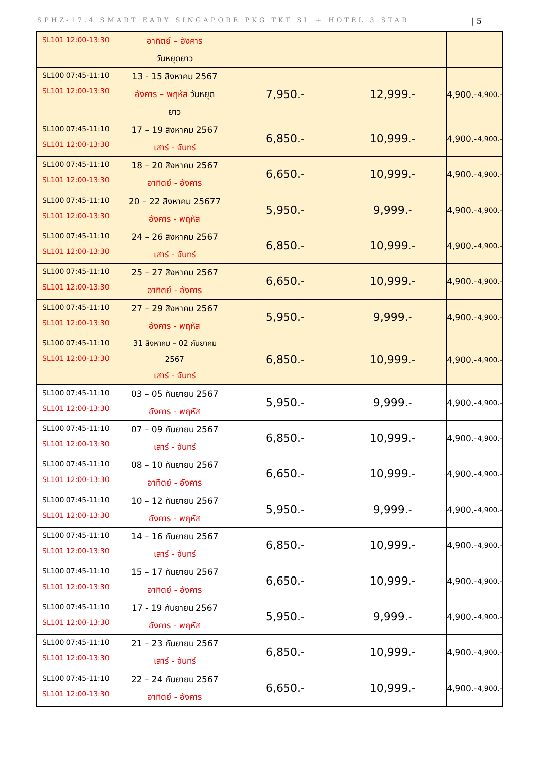SPHZ-17.4 SMART EARY SINGAPORE PKG TKT SL + HOTEL 3 STAR | 5
| SL101 12:00-13:30 | อาทิตย์ – อังคาร วันหยุดยาว | | | | |
| SL100 07:45-11:10 SL101 12:00-13:30 | 13 - 15 สิงหาคม 2567 อังคาร – พฤหัส วันหยุด ยาว | 7,950.- | 12,999.- | 4,900.- | 4,900.- |
| SL100 07:45-11:10 SL101 12:00-13:30 | 17 – 19 สิงหาคม 2567 เสาร์ - จันทร์ | 6,850.- | 10,999.- | 4,900.- | 4,900.- |
| SL100 07:45-11:10 SL101 12:00-13:30 | 18 – 20 สิงหาคม 2567 อาทิตย์ - อังคาร | 6,650.- | 10,999.- | 4,900.- | 4,900.- |
| SL100 07:45-11:10 SL101 12:00-13:30 | 20 – 22 สิงหาคม 25677 อังคาร - พฤหัส | 5,950.- | 9,999.- | 4,900.- | 4,900.- |
| SL100 07:45-11:10 SL101 12:00-13:30 | 24 – 26 สิงหาคม 2567 เสาร์ - จันทร์ | 6,850.- | 10,999.- | 4,900.- | 4,900.- |
| SL100 07:45-11:10 SL101 12:00-13:30 | 25 – 27 สิงหาคม 2567 อาทิตย์ - อังคาร | 6,650.- | 10,999.- | 4,900.- | 4,900.- |
| SL100 07:45-11:10 SL101 12:00-13:30 | 27 – 29 สิงหาคม 2567 อังคาร - พฤหัส | 5,950.- | 9,999.- | 4,900.- | 4,900.- |
| SL100 07:45-11:10 SL101 12:00-13:30 | 31 สิงหาคม – 02 กันยาคม 2567 เสาร์ - จันทร์ | 6,850.- | 10,999.- | 4,900.- | 4,900.- |
| SL100 07:45-11:10 SL101 12:00-13:30 | 03 – 05 กันยายน 2567 อังคาร - พฤหัส | 5,950.- | 9,999.- | 4,900.- | 4,900.- |
| SL100 07:45-11:10 SL101 12:00-13:30 | 07 – 09 กันยายน 2567 เสาร์ - จันทร์ | 6,850.- | 10,999.- | 4,900.- | 4,900.- |
| SL100 07:45-11:10 SL101 12:00-13:30 | 08 – 10 กันยายน 2567 อาทิตย์ - อังคาร | 6,650.- | 10,999.- | 4,900.- | 4,900.- |
| SL100 07:45-11:10 SL101 12:00-13:30 | 10 – 12 กันยายน 2567 อังคาร - พฤหัส | 5,950.- | 9,999.- | 4,900.- | 4,900.- |
| SL100 07:45-11:10 SL101 12:00-13:30 | 14 – 16 กันยายน 2567 เสาร์ - จันทร์ | 6,850.- | 10,999.- | 4,900.- | 4,900.- |
| SL100 07:45-11:10 SL101 12:00-13:30 | 15 – 17 กันยายน 2567 อาทิตย์ - อังคาร | 6,650.- | 10,999.- | 4,900.- | 4,900.- |
| SL100 07:45-11:10 SL101 12:00-13:30 | 17 - 19 กันยายน 2567 อังคาร - พฤหัส | 5,950.- | 9,999.- | 4,900.- | 4,900.- |
| SL100 07:45-11:10 SL101 12:00-13:30 | 21 – 23 กันยายน 2567 เสาร์ - จันทร์ | 6,850.- | 10,999.- | 4,900.- | 4,900.- |
| SL100 07:45-11:10 SL101 12:00-13:30 | 22 – 24 กันยายน 2567 อาทิตย์ - อังคาร | 6,650.- | 10,999.- | 4,900.- | 4,900.- |